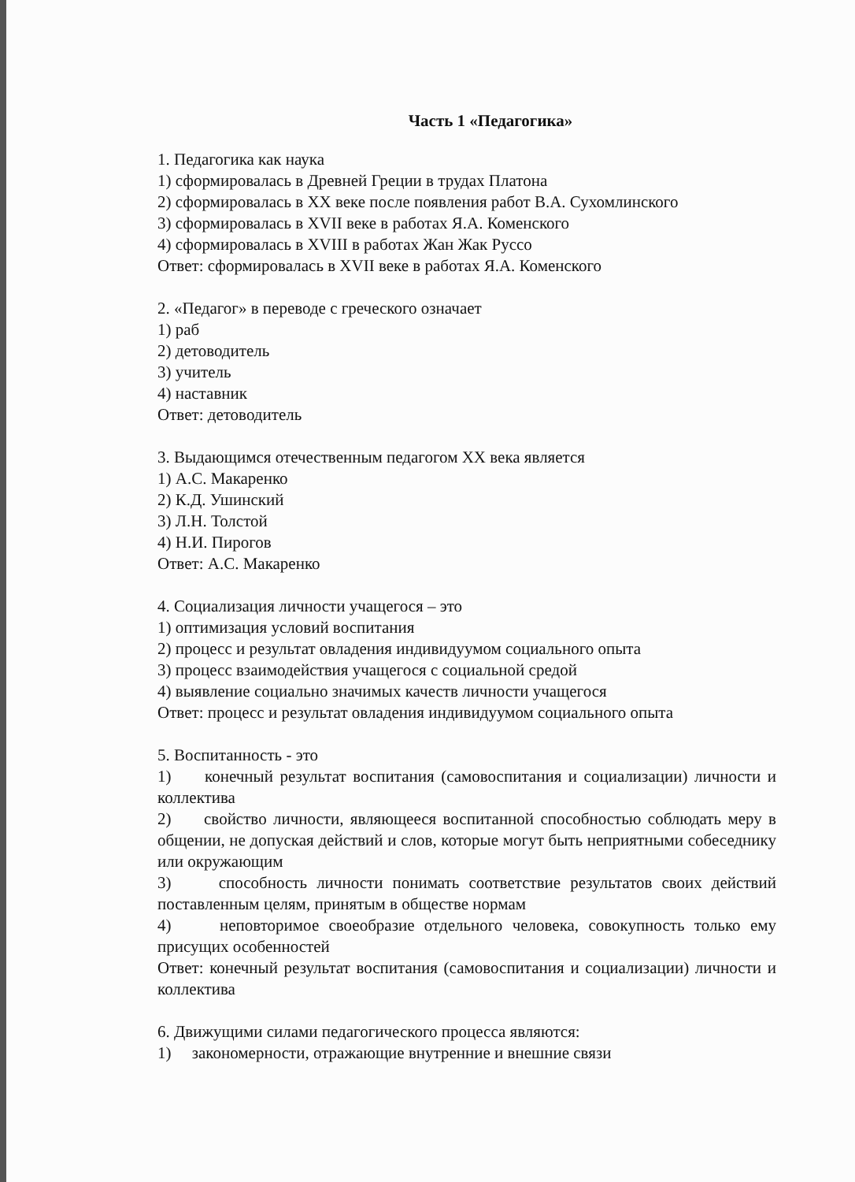Часть 1 «Педагогика»
1. Педагогика как наука
1) сформировалась в Древней Греции в трудах Платона
2) сформировалась в XX веке после появления работ В.А. Сухомлинского
3) сформировалась в XVII веке в работах Я.А. Коменского
4) сформировалась в XVIII в работах Жан Жак Руссо
Ответ: сформировалась в XVII веке в работах Я.А. Коменского
2. «Педагог» в переводе с греческого означает
1) раб
2) детоводитель
3) учитель
4) наставник
Ответ: детоводитель
3. Выдающимся отечественным педагогом XX века является
1) А.С. Макаренко
2) К.Д. Ушинский
3) Л.Н. Толстой
4) Н.И. Пирогов
Ответ: А.С. Макаренко
4. Социализация личности учащегося – это
1) оптимизация условий воспитания
2) процесс и результат овладения индивидуумом социального опыта
3) процесс взаимодействия учащегося с социальной средой
4) выявление социально значимых качеств личности учащегося
Ответ: процесс и результат овладения индивидуумом социального опыта
5. Воспитанность - это
1) конечный результат воспитания (самовоспитания и социализации) личности и коллектива
2) свойство личности, являющееся воспитанной способностью соблюдать меру в общении, не допуская действий и слов, которые могут быть неприятными собеседнику или окружающим
3) способность личности понимать соответствие результатов своих действий поставленным целям, принятым в обществе нормам
4) неповторимое своеобразие отдельного человека, совокупность только ему присущих особенностей
Ответ: конечный результат воспитания (самовоспитания и социализации) личности и коллектива
6. Движущими силами педагогического процесса являются:
1) закономерности, отражающие внутренние и внешние связи